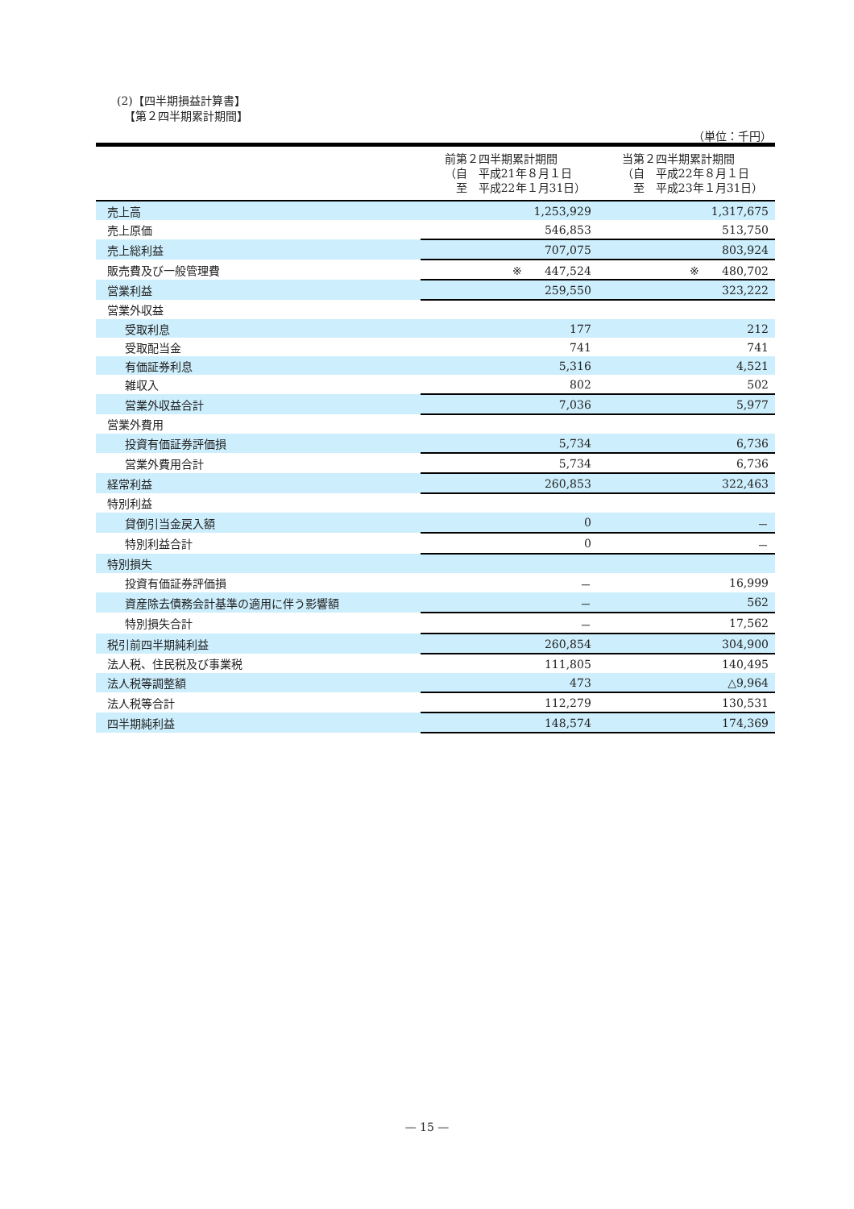(2)【四半期損益計算書】
【第２四半期累計期間】
（単位：千円）
| | 前第２四半期累計期間 （自 平成21年８月１日 至 平成22年１月31日） | 当第２四半期累計期間 （自 平成22年８月１日 至 平成23年１月31日） |
| --- | --- | --- |
| 売上高 | 1,253,929 | 1,317,675 |
| 売上原価 | 546,853 | 513,750 |
| 売上総利益 | 707,075 | 803,924 |
| 販売費及び一般管理費 | ※ 447,524 | ※ 480,702 |
| 営業利益 | 259,550 | 323,222 |
| 営業外収益 | | |
| 受取利息 | 177 | 212 |
| 受取配当金 | 741 | 741 |
| 有価証券利息 | 5,316 | 4,521 |
| 雑収入 | 802 | 502 |
| 営業外収益合計 | 7,036 | 5,977 |
| 営業外費用 | | |
| 投資有価証券評価損 | 5,734 | 6,736 |
| 営業外費用合計 | 5,734 | 6,736 |
| 経常利益 | 260,853 | 322,463 |
| 特別利益 | | |
| 貸倒引当金戻入額 | 0 | － |
| 特別利益合計 | 0 | － |
| 特別損失 | | |
| 投資有価証券評価損 | － | 16,999 |
| 資産除去債務会計基準の適用に伴う影響額 | － | 562 |
| 特別損失合計 | － | 17,562 |
| 税引前四半期純利益 | 260,854 | 304,900 |
| 法人税、住民税及び事業税 | 111,805 | 140,495 |
| 法人税等調整額 | 473 | △9,964 |
| 法人税等合計 | 112,279 | 130,531 |
| 四半期純利益 | 148,574 | 174,369 |
— 15 —